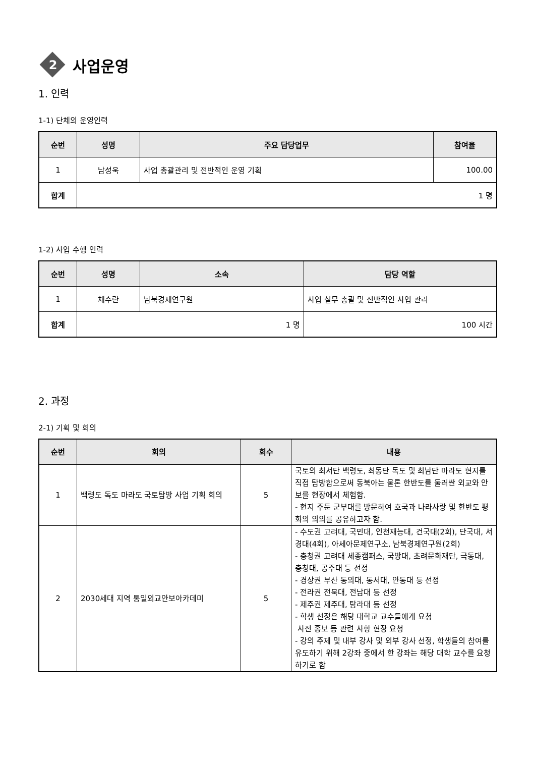2
사업운영
1. 인력
1-1) 단체의 운영인력
| 순번 | 성명 | 주요 담당업무 | 참여율 |
| --- | --- | --- | --- |
| 1 | 남성욱 | 사업 총괄관리 및 전반적인 운영 기획 | 100.00 |
| 합계 | 1 명 | | |
1-2) 사업 수행 인력
| 순번 | 성명 | 소속 | 담당 역할 |
| --- | --- | --- | --- |
| 1 | 채수란 | 남북경제연구원 | 사업 실무 총괄 및 전반적인 사업 관리 |
| 합계 | 1 명 | | 100 시간 |
2. 과정
2-1) 기획 및 회의
| 순번 | 회의 | 회수 | 내용 |
| --- | --- | --- | --- |
| 1 | 백령도 독도 마라도 국토탐방 사업 기획 회의 | 5 | 국토의 최서단 백령도, 최동단 독도 및 최남단 마라도 현지를 직접 탐방함으로써 동북아는 물론 한반도를 둘러싼 외교와 안보를 현장에서 체험함. - 현지 주둔 군부대를 방문하여 호국과 나라사랑 및 한반도 평화의 의의를 공유하고자 함. |
| 2 | 2030세대 지역 통일외교안보아카데미 | 5 | - 수도권 고려대, 국민대, 인천재능대, 건국대(2회), 단국대, 서경대(4회), 아세아문제연구소, 남북경제연구원(2회) - 충청권 고려대 세종캠퍼스, 국방대, 초려문화재단, 극동대, 충청대, 공주대 등 선정 - 경상권 부산 동의대, 동서대, 안동대 등 선정 - 전라권 전북대, 전남대 등 선정 - 제주권 제주대, 탐라대 등 선정 - 학생 선정은 해당 대학교 교수들에게 요청 사전 홍보 등 관련 사항 현장 요청 - 강의 주제 및 내부 강사 및 외부 강사 선정, 학생들의 참여를 유도하기 위해 2강좌 중에서 한 강좌는 해당 대학 교수를 요청하기로 함 |